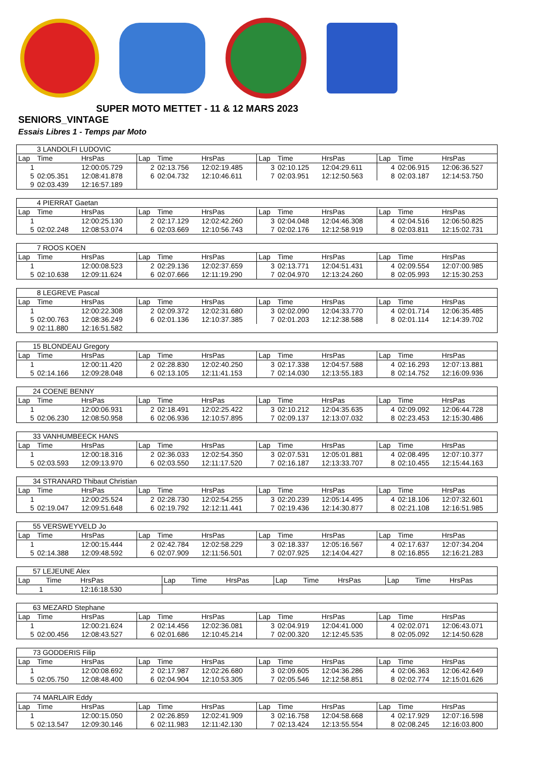SUPER MOTO METTET - 11 & 12 MARS 2023
SENIORS_VINTAGE
Essais Libres 1 - Temps par Moto
| 3 LANDOLFI LUDOVIC | | | | | | | | | | | |
| Lap | Time | HrsPas | Lap | Time | HrsPas | Lap | Time | HrsPas | Lap | Time | HrsPas |
| 1 | | 12:00:05.729 | 2 | 02:13.756 | 12:02:19.485 | 3 | 02:10.125 | 12:04:29.611 | 4 | 02:06.915 | 12:06:36.527 |
| 5 | 02:05.351 | 12:08:41.878 | 6 | 02:04.732 | 12:10:46.611 | 7 | 02:03.951 | 12:12:50.563 | 8 | 02:03.187 | 12:14:53.750 |
| 9 | 02:03.439 | 12:16:57.189 | | | | | | | | | |
| 4 PIERRAT Gaetan | | | | | | | | | | | |
| Lap | Time | HrsPas | Lap | Time | HrsPas | Lap | Time | HrsPas | Lap | Time | HrsPas |
| 1 | | 12:00:25.130 | 2 | 02:17.129 | 12:02:42.260 | 3 | 02:04.048 | 12:04:46.308 | 4 | 02:04.516 | 12:06:50.825 |
| 5 | 02:02.248 | 12:08:53.074 | 6 | 02:03.669 | 12:10:56.743 | 7 | 02:02.176 | 12:12:58.919 | 8 | 02:03.811 | 12:15:02.731 |
| 7 ROOS KOEN | | | | | | | | | | | |
| Lap | Time | HrsPas | Lap | Time | HrsPas | Lap | Time | HrsPas | Lap | Time | HrsPas |
| 1 | | 12:00:08.523 | 2 | 02:29.136 | 12:02:37.659 | 3 | 02:13.771 | 12:04:51.431 | 4 | 02:09.554 | 12:07:00.985 |
| 5 | 02:10.638 | 12:09:11.624 | 6 | 02:07.666 | 12:11:19.290 | 7 | 02:04.970 | 12:13:24.260 | 8 | 02:05.993 | 12:15:30.253 |
| 8 LEGREVE Pascal | | | | | | | | | | | |
| Lap | Time | HrsPas | Lap | Time | HrsPas | Lap | Time | HrsPas | Lap | Time | HrsPas |
| 1 | | 12:00:22.308 | 2 | 02:09.372 | 12:02:31.680 | 3 | 02:02.090 | 12:04:33.770 | 4 | 02:01.714 | 12:06:35.485 |
| 5 | 02:00.763 | 12:08:36.249 | 6 | 02:01.136 | 12:10:37.385 | 7 | 02:01.203 | 12:12:38.588 | 8 | 02:01.114 | 12:14:39.702 |
| 9 | 02:11.880 | 12:16:51.582 | | | | | | | | | |
| 15 BLONDEAU Gregory | | | | | | | | | | | |
| Lap | Time | HrsPas | Lap | Time | HrsPas | Lap | Time | HrsPas | Lap | Time | HrsPas |
| 1 | | 12:00:11.420 | 2 | 02:28.830 | 12:02:40.250 | 3 | 02:17.338 | 12:04:57.588 | 4 | 02:16.293 | 12:07:13.881 |
| 5 | 02:14.166 | 12:09:28.048 | 6 | 02:13.105 | 12:11:41.153 | 7 | 02:14.030 | 12:13:55.183 | 8 | 02:14.752 | 12:16:09.936 |
| 24 COENE BENNY | | | | | | | | | | | |
| Lap | Time | HrsPas | Lap | Time | HrsPas | Lap | Time | HrsPas | Lap | Time | HrsPas |
| 1 | | 12:00:06.931 | 2 | 02:18.491 | 12:02:25.422 | 3 | 02:10.212 | 12:04:35.635 | 4 | 02:09.092 | 12:06:44.728 |
| 5 | 02:06.230 | 12:08:50.958 | 6 | 02:06.936 | 12:10:57.895 | 7 | 02:09.137 | 12:13:07.032 | 8 | 02:23.453 | 12:15:30.486 |
| 33 VANHUMBEECK HANS | | | | | | | | | | | |
| Lap | Time | HrsPas | Lap | Time | HrsPas | Lap | Time | HrsPas | Lap | Time | HrsPas |
| 1 | | 12:00:18.316 | 2 | 02:36.033 | 12:02:54.350 | 3 | 02:07.531 | 12:05:01.881 | 4 | 02:08.495 | 12:07:10.377 |
| 5 | 02:03.593 | 12:09:13.970 | 6 | 02:03.550 | 12:11:17.520 | 7 | 02:16.187 | 12:13:33.707 | 8 | 02:10.455 | 12:15:44.163 |
| 34 STRANARD Thibaut Christian | | | | | | | | | | | |
| Lap | Time | HrsPas | Lap | Time | HrsPas | Lap | Time | HrsPas | Lap | Time | HrsPas |
| 1 | | 12:00:25.524 | 2 | 02:28.730 | 12:02:54.255 | 3 | 02:20.239 | 12:05:14.495 | 4 | 02:18.106 | 12:07:32.601 |
| 5 | 02:19.047 | 12:09:51.648 | 6 | 02:19.792 | 12:12:11.441 | 7 | 02:19.436 | 12:14:30.877 | 8 | 02:21.108 | 12:16:51.985 |
| 55 VERSWEYVELD Jo | | | | | | | | | | | |
| Lap | Time | HrsPas | Lap | Time | HrsPas | Lap | Time | HrsPas | Lap | Time | HrsPas |
| 1 | | 12:00:15.444 | 2 | 02:42.784 | 12:02:58.229 | 3 | 02:18.337 | 12:05:16.567 | 4 | 02:17.637 | 12:07:34.204 |
| 5 | 02:14.388 | 12:09:48.592 | 6 | 02:07.909 | 12:11:56.501 | 7 | 02:07.925 | 12:14:04.427 | 8 | 02:16.855 | 12:16:21.283 |
| 57 LEJEUNE Alex | | | | | | | | | | | |
| Lap | Time | HrsPas | Lap | Time | HrsPas | Lap | Time | HrsPas | Lap | Time | HrsPas |
| 1 | | 12:16:18.530 | | | | | | | | | |
| 63 MEZARD Stephane | | | | | | | | | | | |
| Lap | Time | HrsPas | Lap | Time | HrsPas | Lap | Time | HrsPas | Lap | Time | HrsPas |
| 1 | | 12:00:21.624 | 2 | 02:14.456 | 12:02:36.081 | 3 | 02:04.919 | 12:04:41.000 | 4 | 02:02.071 | 12:06:43.071 |
| 5 | 02:00.456 | 12:08:43.527 | 6 | 02:01.686 | 12:10:45.214 | 7 | 02:00.320 | 12:12:45.535 | 8 | 02:05.092 | 12:14:50.628 |
| 73 GODDERIS Filip | | | | | | | | | | | |
| Lap | Time | HrsPas | Lap | Time | HrsPas | Lap | Time | HrsPas | Lap | Time | HrsPas |
| 1 | | 12:00:08.692 | 2 | 02:17.987 | 12:02:26.680 | 3 | 02:09.605 | 12:04:36.286 | 4 | 02:06.363 | 12:06:42.649 |
| 5 | 02:05.750 | 12:08:48.400 | 6 | 02:04.904 | 12:10:53.305 | 7 | 02:05.546 | 12:12:58.851 | 8 | 02:02.774 | 12:15:01.626 |
| 74 MARLAIR Eddy | | | | | | | | | | | |
| Lap | Time | HrsPas | Lap | Time | HrsPas | Lap | Time | HrsPas | Lap | Time | HrsPas |
| 1 | | 12:00:15.050 | 2 | 02:26.859 | 12:02:41.909 | 3 | 02:16.758 | 12:04:58.668 | 4 | 02:17.929 | 12:07:16.598 |
| 5 | 02:13.547 | 12:09:30.146 | 6 | 02:11.983 | 12:11:42.130 | 7 | 02:13.424 | 12:13:55.554 | 8 | 02:08.245 | 12:16:03.800 |